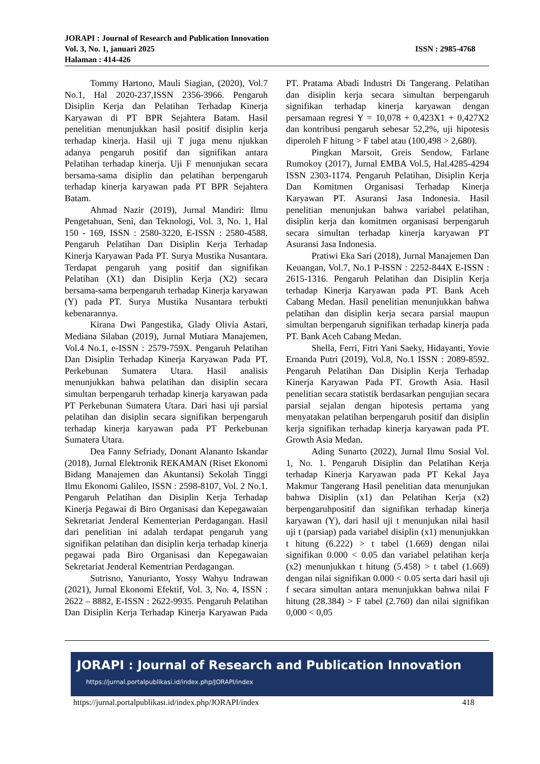JORAPI : Journal of Research and Publication Innovation
Vol. 3, No. 1, januari 2025 ISSN : 2985-4768
Halaman : 414-426
Tommy Hartono, Mauli Siagian, (2020), Vol.7 No.1, Hal 2020-237,ISSN 2356-3966. Pengaruh Disiplin Kerja dan Pelatihan Terhadap Kinerja Karyawan di PT BPR Sejahtera Batam. Hasil penelitian menunjukkan hasil positif disiplin kerja terhadap kinerja. Hasil uji T juga menu njukkan adanya pengaruh positif dan signifikan antara Pelatihan terhadap kinerja. Uji F menunjukan secara bersama-sama disiplin dan pelatihan berpengaruh terhadap kinerja karyawan pada PT BPR Sejahtera Batam.
Ahmad Nazir (2019), Jurnal Mandiri: Ilmu Pengetahuan, Seni, dan Teknologi, Vol. 3, No. 1, Hal 150 - 169, ISSN : 2580-3220, E-ISSN : 2580-4588. Pengaruh Pelatihan Dan Disiplin Kerja Terhadap Kinerja Karyawan Pada PT. Surya Mustika Nusantara. Terdapat pengaruh yang positif dan signifikan Pelatihan (X1) dan Disiplin Kerja (X2) secara bersama-sama berpengaruh terhadap Kinerja karyawan (Y) pada PT. Surya Mustika Nusantara terbukti kebenarannya.
Kirana Dwi Pangestika, Glady Olivia Astari, Mediana Silaban (2019), Jurnal Mutiara Manajemen, Vol.4 No.1, e-ISSN : 2579-759X. Pengaruh Pelatihan Dan Disiplin Terhadap Kinerja Karyawan Pada PT. Perkebunan Sumatera Utara. Hasil analisis menunjukkan bahwa pelatihan dan disiplin secara simultan berpengaruh terhadap kinerja karyawan pada PT Perkebunan Sumatera Utara. Dari hasi uji parsial pelatihan dan disiplin secara signifikan berpengaruh terhadap kinerja karyawan pada PT Perkebunan Sumatera Utara.
Dea Fanny Sefriady, Donant Alananto Iskandar (2018), Jurnal Elektronik REKAMAN (Riset Ekonomi Bidang Manajemen dan Akuntansi) Sekolah Tinggi Ilmu Ekonomi Galileo, ISSN : 2598-8107, Vol. 2 No.1. Pengaruh Pelatihan dan Disiplin Kerja Terhadap Kinerja Pegawai di Biro Organisasi dan Kepegawaian Sekretariat Jenderal Kementerian Perdagangan. Hasil dari penelitian ini adalah terdapat pengaruh yang signifikan pelatihan dan disiplin kerja terhadap kinerja pegawai pada Biro Organisasi dan Kepegawaian Sekretariat Jenderal Kementrian Perdagangan.
Sutrisno, Yanurianto, Yossy Wahyu Indrawan (2021), Jurnal Ekonomi Efektif, Vol. 3, No. 4, ISSN : 2622 – 8882, E-ISSN : 2622-9935. Pengaruh Pelatihan Dan Disiplin Kerja Terhadap Kinerja Karyawan Pada PT. Pratama Abadi Industri Di Tangerang. Pelatihan dan disiplin kerja secara simultan berpengaruh signifikan terhadap kinerja karyawan dengan persamaan regresi Y = 10,078 + 0,423X1 + 0,427X2 dan kontribusi pengaruh sebesar 52,2%, uji hipotesis diperoleh F hitung > F tabel atau (100,498 > 2,680).
Pingkan Marsoit, Greis Sendow, Farlane Rumokoy (2017), Jurnal EMBA Vol.5, Hal.4285-4294 ISSN 2303-1174. Pengaruh Pelatihan, Disiplin Kerja Dan Komitmen Organisasi Terhadap Kinerja Karyawan PT. Asuransi Jasa Indonesia. Hasil penelitian menunjukan bahwa variabel pelatihan, disiplin kerja dan komitmen organisasi berpengaruh secara simultan terhadap kinerja karyawan PT Asuransi Jasa Indonesia.
Pratiwi Eka Sari (2018), Jurnal Manajemen Dan Keuangan, Vol.7, No.1 P-ISSN : 2252-844X E-ISSN : 2615-1316. Pengaruh Pelatihan dan Disiplin Kerja terhadap Kinerja Karyawan pada PT. Bank Aceh Cabang Medan. Hasil penelitian menunjukkan bahwa pelatihan dan disiplin kerja secara parsial maupun simultan berpengaruh signifikan terhadap kinerja pada PT. Bank Aceh Cabang Medan.
Shella, Ferri, Fitri Yani Saeky, Hidayanti, Yovie Ernanda Putri (2019), Vol.8, No.1 ISSN : 2089-8592. Pengaruh Pelatihan Dan Disiplin Kerja Terhadap Kinerja Karyawan Pada PT. Growth Asia. Hasil penelitian secara statistik berdasarkan pengujian secara parsial sejalan dengan hipotesis pertama yang menyatakan pelatihan berpengaruh positif dan disiplin kerja signifikan terhadap kinerja karyawan pada PT. Growth Asia Medan.
Ading Sunarto (2022), Jurnal Ilmu Sosial Vol. 1, No. 1. Pengaruh Disiplin dan Pelatihan Kerja terhadap Kinerja Karyawan pada PT Kekal Jaya Makmur Tangerang Hasil penelitian data menunjukan bahwa Disiplin (x1) dan Pelatihan Kerja (x2) berpengaruhpositif dan signifikan terhadap kinerja karyawan (Y), dari hasil uji t menunjukan nilai hasil uji t (parsiap) pada variabel disiplin (x1) menunjukkan t hitung (6.222) > t tabel (1.669) dengan nilai signifikan 0.000 < 0.05 dan variabel pelatihan kerja (x2) menunjukkan t hitung (5.458) > t tabel (1.669) dengan nilai signifikan 0.000 < 0.05 serta dari hasil uji f secara simultan antara menunjukkan bahwa nilai F hitung (28.384) > F tabel (2.760) dan nilai signifikan 0,000 < 0,05
JORAPI : Journal of Research and Publication Innovation
https://jurnal.portalpublikasi.id/index.php/JORAPI/index
https://jurnal.portalpublikasi.id/index.php/JORAPI/index 418